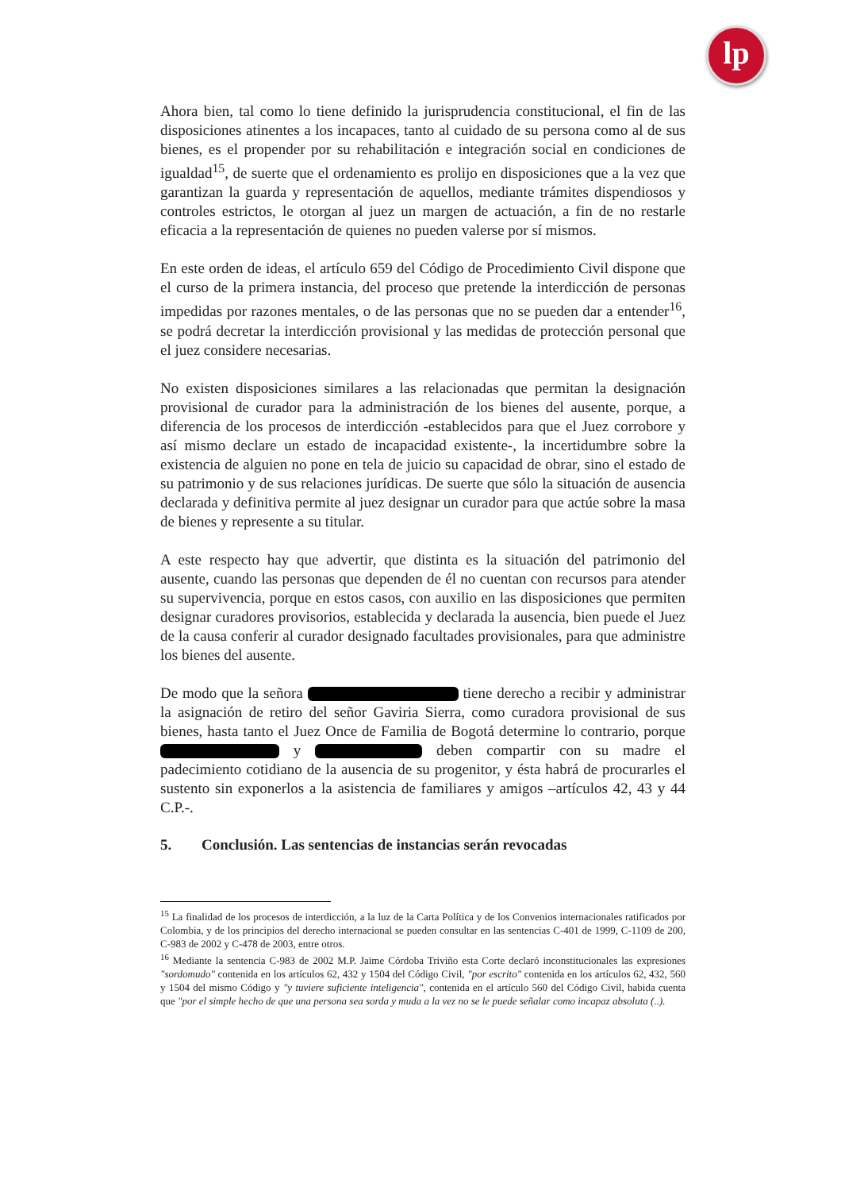lp
Ahora bien, tal como lo tiene definido la jurisprudencia constitucional, el fin de las disposiciones atinentes a los incapaces, tanto al cuidado de su persona como al de sus bienes, es el propender por su rehabilitación e integración social en condiciones de igualdad<sup>15</sup>, de suerte que el ordenamiento es prolijo en disposiciones que a la vez que garantizan la guarda y representación de aquellos, mediante trámites dispendiosos y controles estrictos, le otorgan al juez un margen de actuación, a fin de no restarle eficacia a la representación de quienes no pueden valerse por sí mismos.
En este orden de ideas, el artículo 659 del Código de Procedimiento Civil dispone que el curso de la primera instancia, del proceso que pretende la interdicción de personas impedidas por razones mentales, o de las personas que no se pueden dar a entender<sup>16</sup>, se podrá decretar la interdicción provisional y las medidas de protección personal que el juez considere necesarias.
No existen disposiciones similares a las relacionadas que permitan la designación provisional de curador para la administración de los bienes del ausente, porque, a diferencia de los procesos de interdicción -establecidos para que el Juez corrobore y así mismo declare un estado de incapacidad existente-, la incertidumbre sobre la existencia de alguien no pone en tela de juicio su capacidad de obrar, sino el estado de su patrimonio y de sus relaciones jurídicas. De suerte que sólo la situación de ausencia declarada y definitiva permite al juez designar un curador para que actúe sobre la masa de bienes y represente a su titular.
A este respecto hay que advertir, que distinta es la situación del patrimonio del ausente, cuando las personas que dependen de él no cuentan con recursos para atender su supervivencia, porque en estos casos, con auxilio en las disposiciones que permiten designar curadores provisorios, establecida y declarada la ausencia, bien puede el Juez de la causa conferir al curador designado facultades provisionales, para que administre los bienes del ausente.
De modo que la señora tiene derecho a recibir y administrar la asignación de retiro del señor Gaviria Sierra, como curadora provisional de sus bienes, hasta tanto el Juez Once de Familia de Bogotá determine lo contrario, porque y deben compartir con su madre el padecimiento cotidiano de la ausencia de su progenitor, y ésta habrá de procurarles el sustento sin exponerlos a la asistencia de familiares y amigos –artículos 42, 43 y 44 C.P.-.
5. Conclusión. Las sentencias de instancias serán revocadas
<sup>15</sup> La finalidad de los procesos de interdicción, a la luz de la Carta Política y de los Convenios internacionales ratificados por Colombia, y de los principios del derecho internacional se pueden consultar en las sentencias C-401 de 1999, C-1109 de 200, C-983 de 2002 y C-478 de 2003, entre otros.
<sup>16</sup> Mediante la sentencia C-983 de 2002 M.P. Jaime Córdoba Triviño esta Corte declaró inconstitucionales las expresiones "sordomudo" contenida en los artículos 62, 432 y 1504 del Código Civil, "por escrito" contenida en los artículos 62, 432, 560 y 1504 del mismo Código y "y tuviere suficiente inteligencia", contenida en el artículo 560 del Código Civil, habida cuenta que "por el simple hecho de que una persona sea sorda y muda a la vez no se le puede señalar como incapaz absoluta (..).